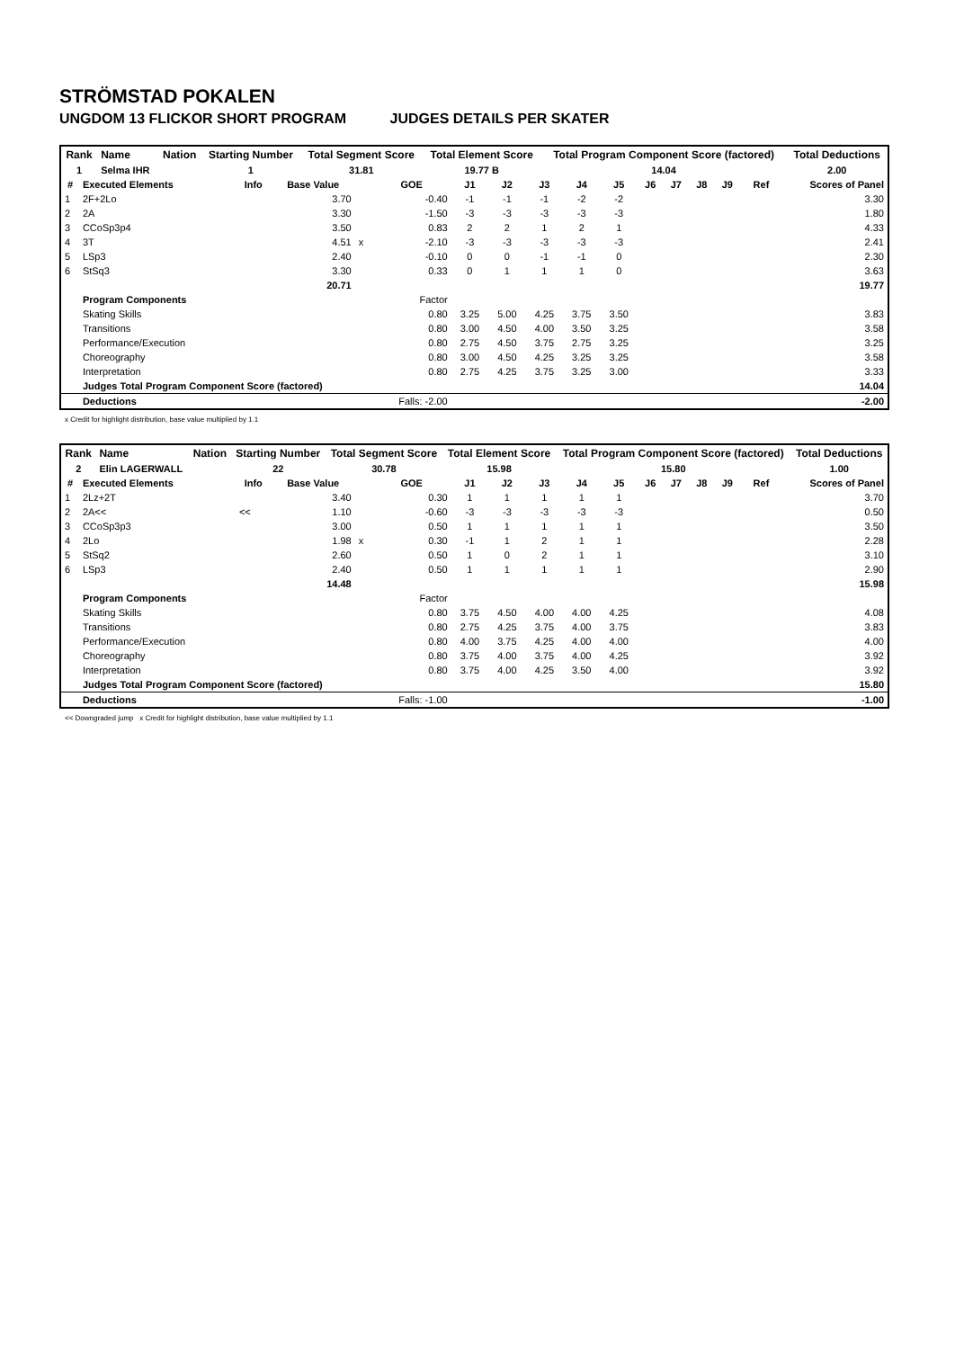STRÖMSTAD POKALEN
UNGDOM 13 FLICKOR SHORT PROGRAM JUDGES DETAILS PER SKATER
| Rank | Name | Nation | Starting Number | Total Segment Score | Total Element Score | Total Program Component Score (factored) | Total Deductions |
| --- | --- | --- | --- | --- | --- | --- | --- |
| 1 | Selma IHR | | 1 | 31.81 | 19.77 B | 14.04 | 2.00 |
| # | Executed Elements | Info | Base Value | | GOE | J1 | J2 | J3 | J4 | J5 | J6 | J7 | J8 | J9 | Ref | Scores of Panel |
| --- | --- | --- | --- | --- | --- | --- | --- | --- | --- | --- | --- | --- | --- | --- | --- | --- |
| 1 | 2F+2Lo | | 3.70 | | -0.40 | -1 | -1 | -1 | -2 | -2 | | | | | | 3.30 |
| 2 | 2A | | 3.30 | | -1.50 | -3 | -3 | -3 | -3 | -3 | | | | | | 1.80 |
| 3 | CCoSp3p4 | | 3.50 | | 0.83 | 2 | 2 | 1 | 2 | 1 | | | | | | 4.33 |
| 4 | 3T | | 4.51 | x | -2.10 | -3 | -3 | -3 | -3 | -3 | | | | | | 2.41 |
| 5 | LSp3 | | 2.40 | | -0.10 | 0 | 0 | -1 | -1 | 0 | | | | | | 2.30 |
| 6 | StSq3 | | 3.30 | | 0.33 | 0 | 1 | 1 | 1 | 0 | | | | | | 3.63 |
| | | | 20.71 | | | | | | | | | | | | | 19.77 |
| | Program Components | | | | Factor | | | | | | | | | | | |
| | Skating Skills | | | | 0.80 | 3.25 | 5.00 | 4.25 | 3.75 | 3.50 | | | | | | 3.83 |
| | Transitions | | | | 0.80 | 3.00 | 4.50 | 4.00 | 3.50 | 3.25 | | | | | | 3.58 |
| | Performance/Execution | | | | 0.80 | 2.75 | 4.50 | 3.75 | 2.75 | 3.25 | | | | | | 3.25 |
| | Choreography | | | | 0.80 | 3.00 | 4.50 | 4.25 | 3.25 | 3.25 | | | | | | 3.58 |
| | Interpretation | | | | 0.80 | 2.75 | 4.25 | 3.75 | 3.25 | 3.00 | | | | | | 3.33 |
| | Judges Total Program Component Score (factored) | | | | | | | | | | | | | | | 14.04 |
| | Deductions | | | | Falls: -2.00 | | | | | | | | | | | -2.00 |
x Credit for highlight distribution, base value multiplied by 1.1
| Rank | Name | Nation | Starting Number | Total Segment Score | Total Element Score | Total Program Component Score (factored) | Total Deductions |
| --- | --- | --- | --- | --- | --- | --- | --- |
| 2 | Elin LAGERWALL | | 22 | 30.78 | 15.98 | 15.80 | 1.00 |
| # | Executed Elements | Info | Base Value | | GOE | J1 | J2 | J3 | J4 | J5 | J6 | J7 | J8 | J9 | Ref | Scores of Panel |
| --- | --- | --- | --- | --- | --- | --- | --- | --- | --- | --- | --- | --- | --- | --- | --- | --- |
| 1 | 2Lz+2T | | 3.40 | | 0.30 | 1 | 1 | 1 | 1 | 1 | | | | | | 3.70 |
| 2 | 2A<< | << | 1.10 | | -0.60 | -3 | -3 | -3 | -3 | -3 | | | | | | 0.50 |
| 3 | CCoSp3p3 | | 3.00 | | 0.50 | 1 | 1 | 1 | 1 | 1 | | | | | | 3.50 |
| 4 | 2Lo | | 1.98 | x | 0.30 | -1 | 1 | 2 | 1 | 1 | | | | | | 2.28 |
| 5 | StSq2 | | 2.60 | | 0.50 | 1 | 0 | 2 | 1 | 1 | | | | | | 3.10 |
| 6 | LSp3 | | 2.40 | | 0.50 | 1 | 1 | 1 | 1 | 1 | | | | | | 2.90 |
| | | | 14.48 | | | | | | | | | | | | | 15.98 |
| | Program Components | | | | Factor | | | | | | | | | | | |
| | Skating Skills | | | | 0.80 | 3.75 | 4.50 | 4.00 | 4.00 | 4.25 | | | | | | 4.08 |
| | Transitions | | | | 0.80 | 2.75 | 4.25 | 3.75 | 4.00 | 3.75 | | | | | | 3.83 |
| | Performance/Execution | | | | 0.80 | 4.00 | 3.75 | 4.25 | 4.00 | 4.00 | | | | | | 4.00 |
| | Choreography | | | | 0.80 | 3.75 | 4.00 | 3.75 | 4.00 | 4.25 | | | | | | 3.92 |
| | Interpretation | | | | 0.80 | 3.75 | 4.00 | 4.25 | 3.50 | 4.00 | | | | | | 3.92 |
| | Judges Total Program Component Score (factored) | | | | | | | | | | | | | | | 15.80 |
| | Deductions | | | | Falls: -1.00 | | | | | | | | | | | -1.00 |
<< Downgraded jump x Credit for highlight distribution, base value multiplied by 1.1